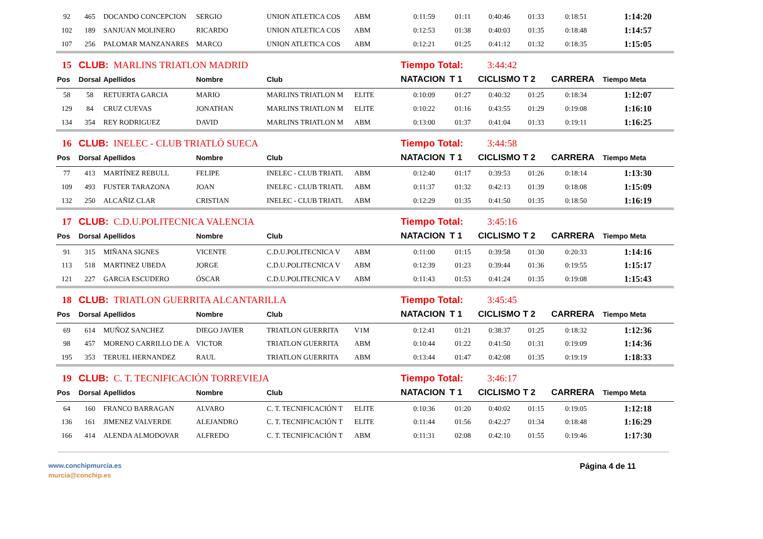| 92 | 465 | DOCANDO CONCEPCION | SERGIO | UNION ATLETICA COS | ABM | 0:11:59 | 01:11 | 0:40:46 | 01:33 | 0:18:51 | 1:14:20 |
| 102 | 189 | SANJUAN MOLINERO | RICARDO | UNION ATLETICA COS | ABM | 0:12:53 | 01:38 | 0:40:03 | 01:35 | 0:18:48 | 1:14:57 |
| 107 | 256 | PALOMAR MANZANARES | MARCO | UNION ATLETICA COS | ABM | 0:12:21 | 01:25 | 0:41:12 | 01:32 | 0:18:35 | 1:15:05 |
| 15 | CLUB: MARLINS TRIATLON MADRID | | | | | Tiempo Total: 3:44:42 | | | | | |
| Pos | Dorsal | Apellidos | Nombre | Club | | NATACION | T 1 | CICLISMO | T 2 | CARRERA | Tiempo Meta |
| 58 | 58 | RETUERTA GARCIA | MARIO | MARLINS TRIATLON M | ELITE | 0:10:09 | 01:27 | 0:40:32 | 01:25 | 0:18:34 | 1:12:07 |
| 129 | 84 | CRUZ CUEVAS | JONATHAN | MARLINS TRIATLON M | ELITE | 0:10:22 | 01:16 | 0:43:55 | 01:29 | 0:19:08 | 1:16:10 |
| 134 | 354 | REY RODRIGUEZ | DAVID | MARLINS TRIATLON M | ABM | 0:13:00 | 01:37 | 0:41:04 | 01:33 | 0:19:11 | 1:16:25 |
| 16 | CLUB: INELEC - CLUB TRIATLÓ SUECA | | | | | Tiempo Total: 3:44:58 | | | | | |
| Pos | Dorsal | Apellidos | Nombre | Club | | NATACION | T 1 | CICLISMO | T 2 | CARRERA | Tiempo Meta |
| 77 | 413 | MARTÍNEZ REBULL | FELIPE | INELEC - CLUB TRIATL | ABM | 0:12:40 | 01:17 | 0:39:53 | 01:26 | 0:18:14 | 1:13:30 |
| 109 | 493 | FUSTER TARAZONA | JOAN | INELEC - CLUB TRIATL | ABM | 0:11:37 | 01:32 | 0:42:13 | 01:39 | 0:18:08 | 1:15:09 |
| 132 | 250 | ALCAÑIZ CLAR | CRISTIAN | INELEC - CLUB TRIATL | ABM | 0:12:29 | 01:35 | 0:41:50 | 01:35 | 0:18:50 | 1:16:19 |
| 17 | CLUB: C.D.U.POLITECNICA VALENCIA | | | | | Tiempo Total: 3:45:16 | | | | | |
| Pos | Dorsal | Apellidos | Nombre | Club | | NATACION | T 1 | CICLISMO | T 2 | CARRERA | Tiempo Meta |
| 91 | 315 | MIÑANA SIGNES | VICENTE | C.D.U.POLITECNICA V | ABM | 0:11:00 | 01:15 | 0:39:58 | 01:30 | 0:20:33 | 1:14:16 |
| 113 | 518 | MARTINEZ UBEDA | JORGE | C.D.U.POLITECNICA V | ABM | 0:12:39 | 01:23 | 0:39:44 | 01:36 | 0:19:55 | 1:15:17 |
| 121 | 227 | GARCíA ESCUDERO | ÓSCAR | C.D.U.POLITECNICA V | ABM | 0:11:43 | 01:53 | 0:41:24 | 01:35 | 0:19:08 | 1:15:43 |
| 18 | CLUB: TRIATLON GUERRITA ALCANTARILLA | | | | | Tiempo Total: 3:45:45 | | | | | |
| Pos | Dorsal | Apellidos | Nombre | Club | | NATACION | T 1 | CICLISMO | T 2 | CARRERA | Tiempo Meta |
| 69 | 614 | MUÑOZ SANCHEZ | DIEGO JAVIER | TRIATLON GUERRITA | V1M | 0:12:41 | 01:21 | 0:38:37 | 01:25 | 0:18:32 | 1:12:36 |
| 98 | 457 | MORENO CARRILLO DE A | VICTOR | TRIATLON GUERRITA | ABM | 0:10:44 | 01:22 | 0:41:50 | 01:31 | 0:19:09 | 1:14:36 |
| 195 | 353 | TERUEL HERNANDEZ | RAUL | TRIATLON GUERRITA | ABM | 0:13:44 | 01:47 | 0:42:08 | 01:35 | 0:19:19 | 1:18:33 |
| 19 | CLUB: C. T. TECNIFICACIÓN TORREVIEJA | | | | | Tiempo Total: 3:46:17 | | | | | |
| Pos | Dorsal | Apellidos | Nombre | Club | | NATACION | T 1 | CICLISMO | T 2 | CARRERA | Tiempo Meta |
| 64 | 160 | FRANCO BARRAGAN | ALVARO | C. T. TECNIFICACIÓN T | ELITE | 0:10:36 | 01:20 | 0:40:02 | 01:15 | 0:19:05 | 1:12:18 |
| 136 | 161 | JIMENEZ VALVERDE | ALEJANDRO | C. T. TECNIFICACIÓN T | ELITE | 0:11:44 | 01:56 | 0:42:27 | 01:34 | 0:18:48 | 1:16:29 |
| 166 | 414 | ALENDA ALMODOVAR | ALFREDO | C. T. TECNIFICACIÓN T | ABM | 0:11:31 | 02:08 | 0:42:10 | 01:55 | 0:19:46 | 1:17:30 |
www.conchipmurcia.es
murcia@conchip.es
Página 4 de 11